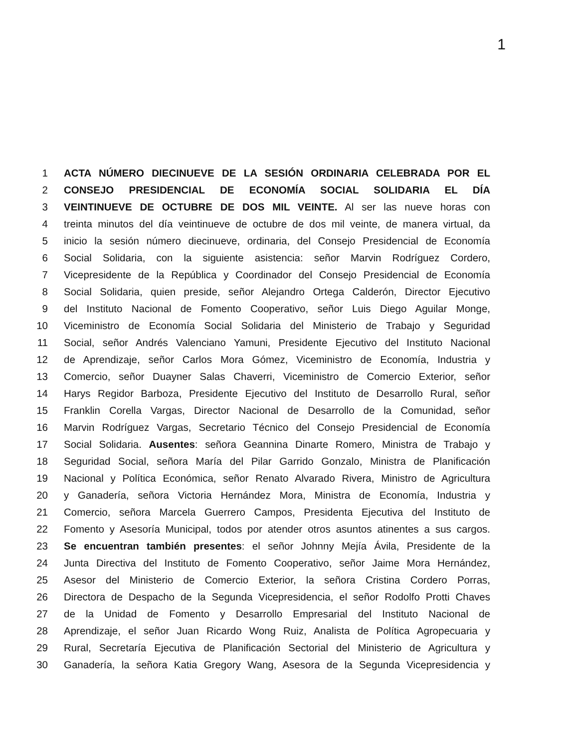1
1 ACTA NÚMERO DIECINUEVE DE LA SESIÓN ORDINARIA CELEBRADA POR EL
2 CONSEJO PRESIDENCIAL DE ECONOMÍA SOCIAL SOLIDARIA EL DÍA
3 VEINTINUEVE DE OCTUBRE DE DOS MIL VEINTE. Al ser las nueve horas con
4 treinta minutos del día veintinueve de octubre de dos mil veinte, de manera virtual, da
5 inicio la sesión número diecinueve, ordinaria, del Consejo Presidencial de Economía
6 Social Solidaria, con la siguiente asistencia: señor Marvin Rodríguez Cordero,
7 Vicepresidente de la República y Coordinador del Consejo Presidencial de Economía
8 Social Solidaria, quien preside, señor Alejandro Ortega Calderón, Director Ejecutivo
9 del Instituto Nacional de Fomento Cooperativo, señor Luis Diego Aguilar Monge,
10 Viceministro de Economía Social Solidaria del Ministerio de Trabajo y Seguridad
11 Social, señor Andrés Valenciano Yamuni, Presidente Ejecutivo del Instituto Nacional
12 de Aprendizaje, señor Carlos Mora Gómez, Viceministro de Economía, Industria y
13 Comercio, señor Duayner Salas Chaverri, Viceministro de Comercio Exterior, señor
14 Harys Regidor Barboza, Presidente Ejecutivo del Instituto de Desarrollo Rural, señor
15 Franklin Corella Vargas, Director Nacional de Desarrollo de la Comunidad, señor
16 Marvin Rodríguez Vargas, Secretario Técnico del Consejo Presidencial de Economía
17 Social Solidaria. Ausentes: señora Geannina Dinarte Romero, Ministra de Trabajo y
18 Seguridad Social, señora María del Pilar Garrido Gonzalo, Ministra de Planificación
19 Nacional y Política Económica, señor Renato Alvarado Rivera, Ministro de Agricultura
20 y Ganadería, señora Victoria Hernández Mora, Ministra de Economía, Industria y
21 Comercio, señora Marcela Guerrero Campos, Presidenta Ejecutiva del Instituto de
22 Fomento y Asesoría Municipal, todos por atender otros asuntos atinentes a sus cargos.
23 Se encuentran también presentes: el señor Johnny Mejía Ávila, Presidente de la
24 Junta Directiva del Instituto de Fomento Cooperativo, señor Jaime Mora Hernández,
25 Asesor del Ministerio de Comercio Exterior, la señora Cristina Cordero Porras,
26 Directora de Despacho de la Segunda Vicepresidencia, el señor Rodolfo Protti Chaves
27 de la Unidad de Fomento y Desarrollo Empresarial del Instituto Nacional de
28 Aprendizaje, el señor Juan Ricardo Wong Ruiz, Analista de Política Agropecuaria y
29 Rural, Secretaría Ejecutiva de Planificación Sectorial del Ministerio de Agricultura y
30 Ganadería, la señora Katia Gregory Wang, Asesora de la Segunda Vicepresidencia y